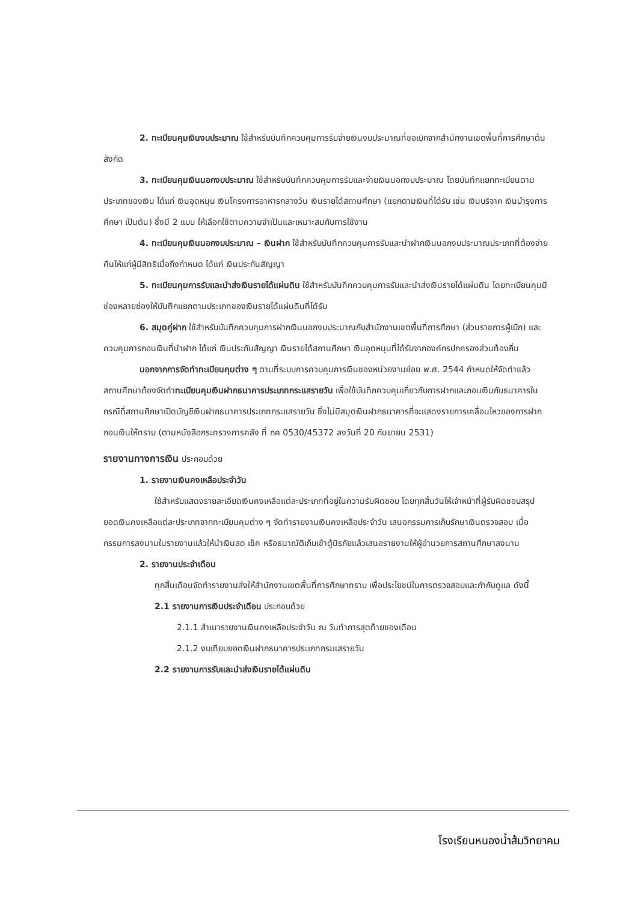2. ทะเบียนคุมเงินงบประมาณ ใช้สำหรับบันทึกควบคุมการรับจ่ายเงินงบประมาณที่ขอเบิกจากสำนักงานเขตพื้นที่การศึกษาต้นสังกัด
3. ทะเบียนคุมเงินนอกงบประมาณ ใช้สำหรับบันทึกควบคุมการรับและจ่ายเงินนอกงบประมาณ โดยบันทึกแยกทะเบียนตามประเภทของเงิน ได้แก่ เงินอุดหนุน เงินโครงการอาหารกลางวัน เงินรายได้สถานศึกษา (แยกตามเงินที่ได้รับ เช่น เงินบริจาค เงินบำรุงการศึกษา เป็นต้น) ซึ่งมี 2 แบบ ให้เลือกใช้ตามความจำเป็นและเหมาะสมกับการใช้งาน
4. ทะเบียนคุมเงินนอกงบประมาณ – เงินฝาก ใช้สำหรับบันทึกควบคุมการรับและนำฝากเงินนอกงบประมาณประเภทที่ต้องจ่ายคืนให้แก่ผู้มีสิทธิเมื่อถึงกำหนด ได้แก่ เงินประกันสัญญา
5. ทะเบียนคุมการรับและนำส่งเงินรายได้แผ่นดิน ใช้สำหรับบันทึกควบคุมการรับและนำส่งเงินรายได้แผ่นดิน โดยทะเบียนคุมมีช่องหลายช่องให้บันทึกแยกตามประเภทของเงินรายได้แผ่นดินที่ได้รับ
6. สมุดคู่ฝาก ใช้สำหรับบันทึกควบคุมการฝากเงินนอกงบประมาณกับสำนักงานเขตพื้นที่การศึกษา (ส่วนราชการผู้เบิก) และควบคุมการถอนเงินที่นำฝาก ได้แก่ เงินประกันสัญญา เงินรายได้สถานศึกษา เงินอุดหนุนที่ได้รับจากองค์กรปกครองส่วนท้องถิ่น
นอกจากการจัดทำทะเบียนคุมต่าง ๆ ตามที่ระบบการควบคุมการเงินของหน่วยงานย่อย พ.ศ. 2544 กำหนดให้จัดทำแล้ว สถานศึกษาต้องจัดทำทะเบียนคุมเงินฝากธนาคารประเภทกระแสรายวัน เพื่อใช้บันทึกควบคุมเกี่ยวกับการฝากและถอนเงินกับธนาคารในกรณีที่สถานศึกษาเปิดบัญชีเงินฝากธนาคารประเภทกระแสรายวัน ซึ่งไม่มีสมุดเงินฝากธนาคารที่จะแสดงรายการเคลื่อนไหวของการฝากถอนเงินให้ทราบ (ตามหนังสือกระทรวงการคลัง ที่ กค 0530/45372 ลงวันที่ 20 กันยายน 2531)
รายงานทางการเงิน ประกอบด้วย
1. รายงานเงินคงเหลือประจำวัน
ใช้สำหรับแสดงรายละเอียดเงินคงเหลือแต่ละประเภทที่อยู่ในความรับผิดชอบ โดยทุกสิ้นวันให้เจ้าหน้าที่ผู้รับผิดชอบสรุปยอดเงินคงเหลือแต่ละประเภทจากทะเบียนคุมต่าง ๆ จัดทำรายงานเงินคงเหลือประจำวัน เสนอกรรมการเก็บรักษาเงินตรวจสอบ เมื่อกรรมการลงนามในรายงานแล้วให้นำเงินสด เช็ค หรือธนาณัติเก็บเข้าตู้นิรภัยแล้วเสนอรายงานให้ผู้อำนวยการสถานศึกษาลงนาม
2. รายงานประจำเดือน
ทุกสิ้นเดือนจัดทำรายงานส่งให้สำนักงานเขตพื้นที่การศึกษาทราบ เพื่อประโยชน์ในการตรวจสอบและกำกับดูแล ดังนี้
2.1 รายงานการเงินประจำเดือน ประกอบด้วย
2.1.1 สำเนารายงานเงินคงเหลือประจำวัน ณ วันทำการสุดท้ายของเดือน
2.1.2 งบเทียบยอดเงินฝากธนาคารประเภทกระแสรายวัน
2.2 รายงานการรับและนำส่งเงินรายได้แผ่นดิน
โรงเรียนหนองน้ำส้มวิทยาคม